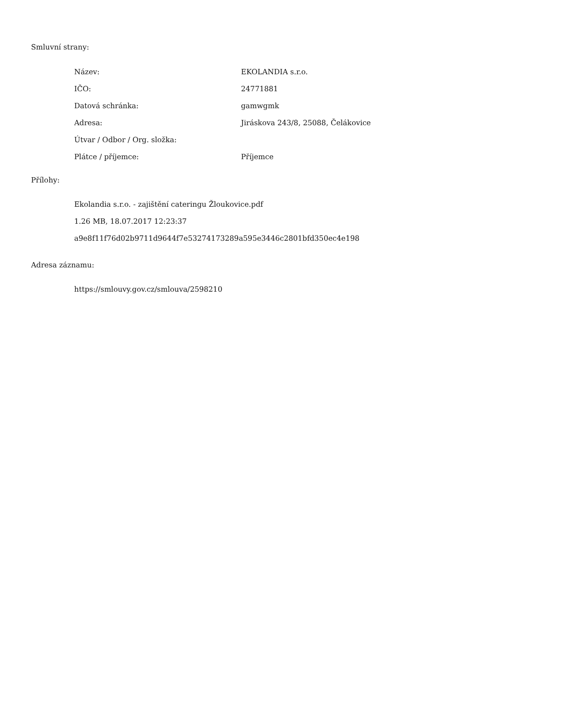Smluvní strany:
| Název: | EKOLANDIA s.r.o. |
| IČO: | 24771881 |
| Datová schránka: | gamwgmk |
| Adresa: | Jiráskova 243/8, 25088, Čelákovice |
| Útvar / Odbor / Org. složka: | |
| Plátce / příjemce: | Příjemce |
Přílohy:
Ekolandia s.r.o. - zajištění cateringu Žloukovice.pdf
1.26 MB, 18.07.2017 12:23:37
a9e8f11f76d02b9711d9644f7e53274173289a595e3446c2801bfd350ec4e198
Adresa záznamu:
https://smlouvy.gov.cz/smlouva/2598210